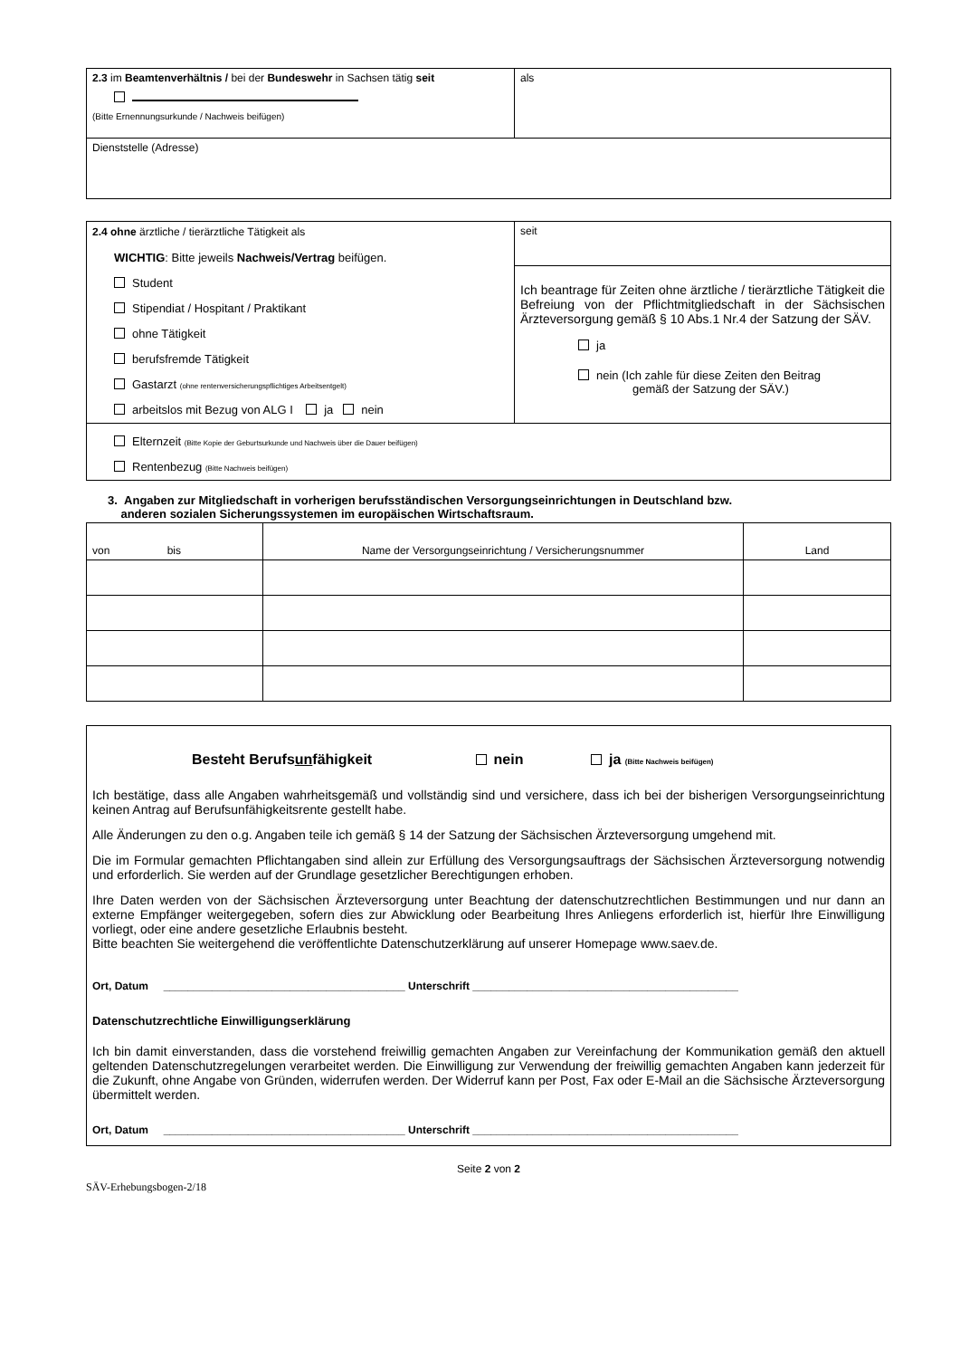| 2.3 im Beamtenverhältnis / bei der Bundeswehr in Sachsen tätig seit (Bitte Ernennungsurkunde / Nachweis beifügen) | als |
| Dienststelle (Adresse) | |
| 2.4 ohne ärztliche / tierärztliche Tätigkeit als WICHTIG : Bitte jeweils Nachweis/Vertrag beifügen. Student Stipendiat / Hospitant / Praktikant ohne Tätigkeit berufsfremde Tätigkeit Gastarzt (ohne rentenversicherungspflichtiges Arbeitsentgelt) arbeitslos mit Bezug von ALG I ja nein | seit Ich beantrage für Zeiten ohne ärztliche / tierärztliche Tätigkeit die Befreiung von der Pflichtmitgliedschaft in der Sächsischen Ärzteversorgung gemäß § 10 Abs.1 Nr.4 der Satzung der SÄV. ja nein (Ich zahle für diese Zeiten den Beitrag gemäß der Satzung der SÄV.) |
| Elternzeit (Bitte Kopie der Geburtsurkunde und Nachweis über die Dauer beifügen) Rentenbezug (Bitte Nachweis beifügen) | |
3. Angaben zur Mitgliedschaft in vorherigen berufsständischen Versorgungseinrichtungen in Deutschland bzw.
anderen sozialen Sicherungssystemen im europäischen Wirtschaftsraum.
| von bis | Name der Versorgungseinrichtung / Versicherungsnummer | Land |
| Besteht Berufs un fähigkeit nein ja (Bitte Nachweis beifügen) Ich bestätige, dass alle Angaben wahrheitsgemäß und vollständig sind und versichere, dass ich bei der bisherigen Versorgungseinrichtung keinen Antrag auf Berufsunfähigkeitsrente gestellt habe. Alle Änderungen zu den o.g. Angaben teile ich gemäß § 14 der Satzung der Sächsischen Ärzteversorgung umgehend mit. Die im Formular gemachten Pflichtangaben sind allein zur Erfüllung des Versorgungsauftrags der Sächsischen Ärzteversorgung notwendig und erforderlich. Sie werden auf der Grundlage gesetzlicher Berechtigungen erhoben. Ihre Daten werden von der Sächsischen Ärzteversorgung unter Beachtung der datenschutzrechtlichen Bestimmungen und nur dann an externe Empfänger weitergegeben, sofern dies zur Abwicklung oder Bearbeitung Ihres Anliegens erforderlich ist, hierfür Ihre Einwilligung vorliegt, oder eine andere gesetzliche Erlaubnis besteht. Bitte beachten Sie weitergehend die veröffentlichte Datenschutzerklärung auf unserer Homepage www.saev.de. Ort, Datum ________________________________________ Unterschrift ____________________________________________ Datenschutzrechtliche Einwilligungserklärung Ich bin damit einverstanden, dass die vorstehend freiwillig gemachten Angaben zur Vereinfachung der Kommunikation gemäß den aktuell geltenden Datenschutzregelungen verarbeitet werden. Die Einwilligung zur Verwendung der freiwillig gemachten Angaben kann jederzeit für die Zukunft, ohne Angabe von Gründen, widerrufen werden. Der Widerruf kann per Post, Fax oder E-Mail an die Sächsische Ärzteversorgung übermittelt werden. Ort, Datum ________________________________________ Unterschrift ____________________________________________ |
Seite 2 von 2
SÄV-Erhebungsbogen-2/18